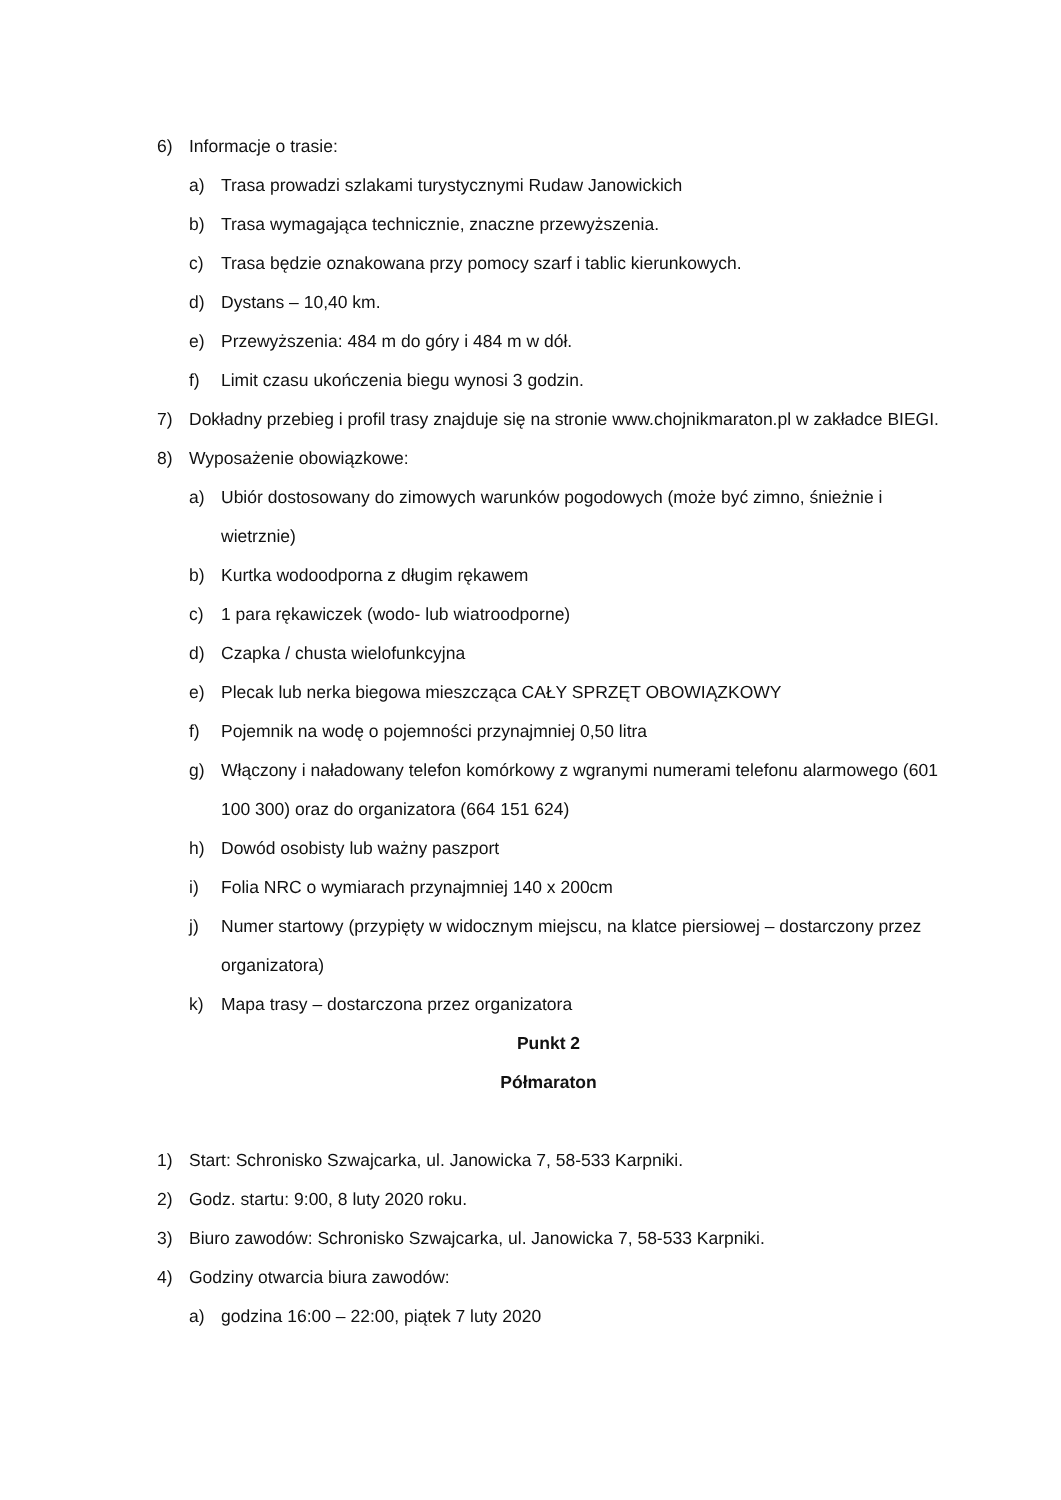6) Informacje o trasie:
a) Trasa prowadzi szlakami turystycznymi Rudaw Janowickich
b) Trasa wymagająca technicznie, znaczne przewyższenia.
c) Trasa będzie oznakowana przy pomocy szarf i tablic kierunkowych.
d) Dystans – 10,40 km.
e) Przewyższenia: 484 m do góry i 484 m w dół.
f) Limit czasu ukończenia biegu wynosi 3 godzin.
7) Dokładny przebieg i profil trasy znajduje się na stronie www.chojnikmaraton.pl w zakładce BIEGI.
8) Wyposażenie obowiązkowe:
a) Ubiór dostosowany do zimowych warunków pogodowych (może być zimno, śnieżnie i wietrznie)
b) Kurtka wodoodporna z długim rękawem
c) 1 para rękawiczek (wodo- lub wiatroodporne)
d) Czapka / chusta wielofunkcyjna
e) Plecak lub nerka biegowa mieszcząca CAŁY SPRZĘT OBOWIĄZKOWY
f) Pojemnik na wodę o pojemności przynajmniej 0,50 litra
g) Włączony i naładowany telefon komórkowy z wgranymi numerami telefonu alarmowego (601 100 300) oraz do organizatora (664 151 624)
h) Dowód osobisty lub ważny paszport
i) Folia NRC o wymiarach przynajmniej 140 x 200cm
j) Numer startowy (przypięty w widocznym miejscu, na klatce piersiowej – dostarczony przez organizatora)
k) Mapa trasy – dostarczona przez organizatora
Punkt 2
Półmaraton
1) Start: Schronisko Szwajcarka, ul. Janowicka 7, 58-533 Karpniki.
2) Godz. startu: 9:00, 8 luty 2020 roku.
3) Biuro zawodów: Schronisko Szwajcarka, ul. Janowicka 7, 58-533 Karpniki.
4) Godziny otwarcia biura zawodów:
a) godzina 16:00 – 22:00, piątek 7 luty 2020